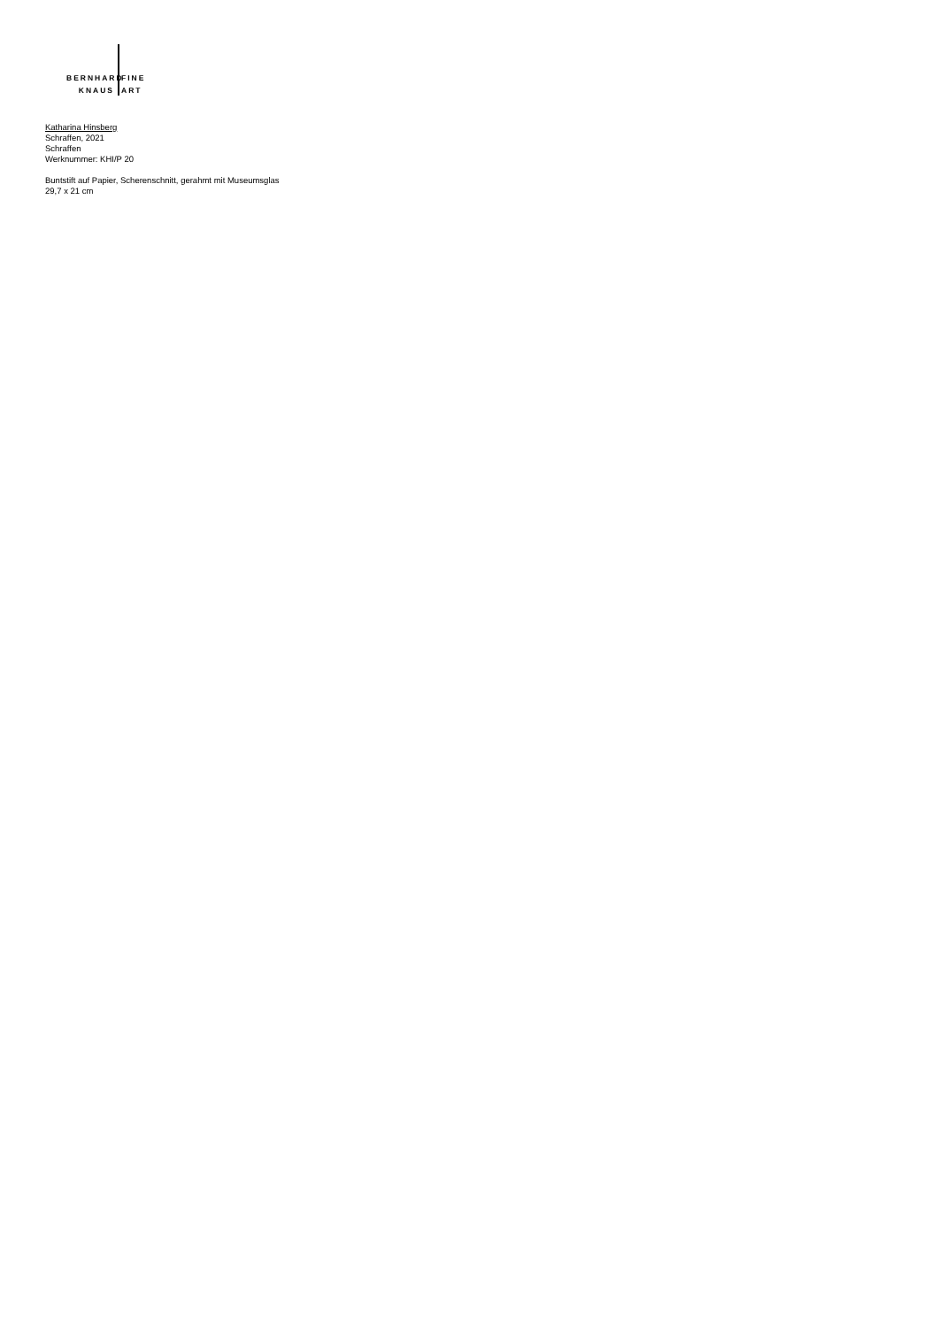BERNHARD FINE
KNAUS ART
Katharina Hinsberg
Schraffen, 2021
Schraffen
Werknummer: KHI/P 20
Buntstift auf Papier, Scherenschnitt, gerahmt mit Museumsglas
29,7 x 21 cm